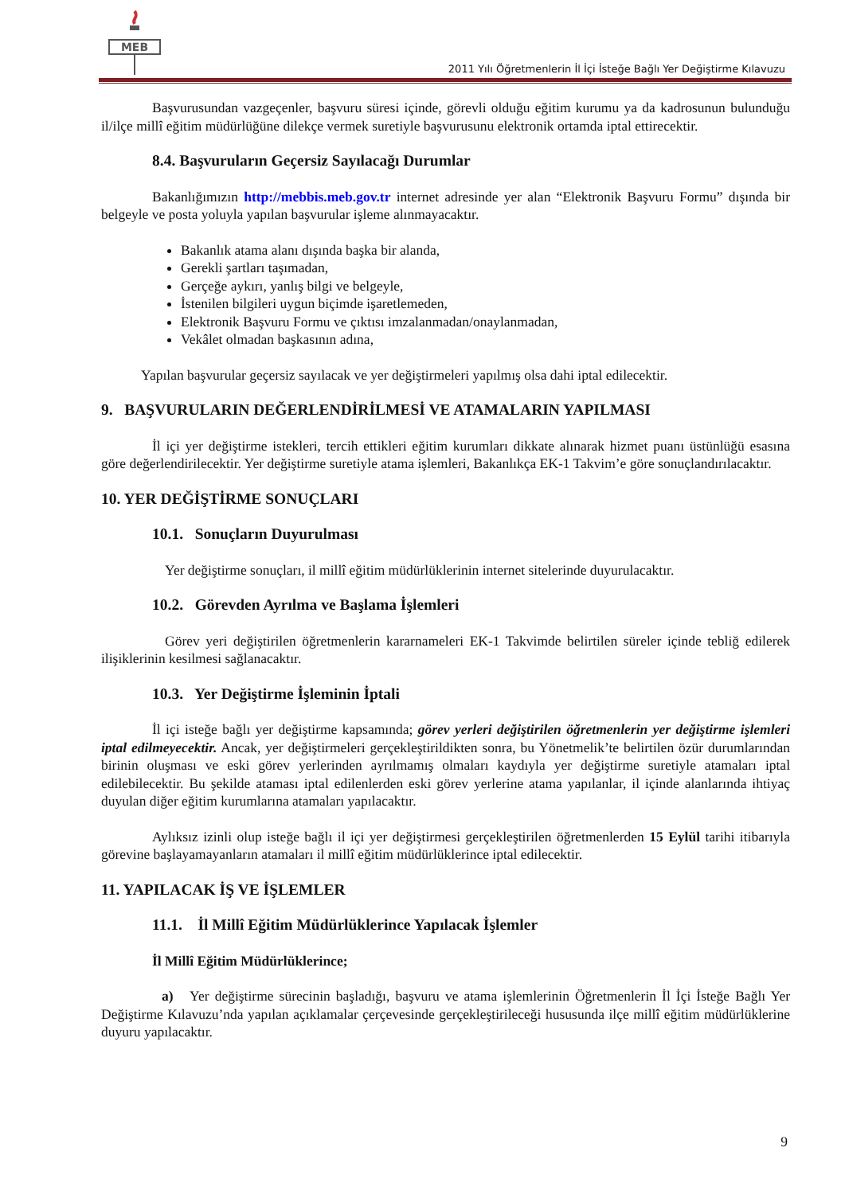MEB
2011 Yılı Öğretmenlerin İl İçi İsteğe Bağlı Yer Değiştirme Kılavuzu
Başvurusundan vazgeçenler, başvuru süresi içinde, görevli olduğu eğitim kurumu ya da kadrosunun bulunduğu il/ilçe millî eğitim müdürlüğüne dilekçe vermek suretiyle başvurusunu elektronik ortamda iptal ettirecektir.
8.4. Başvuruların Geçersiz Sayılacağı Durumlar
Bakanlığımızın http://mebbis.meb.gov.tr internet adresinde yer alan “Elektronik Başvuru Formu” dışında bir belgeyle ve posta yoluyla yapılan başvurular işleme alınmayacaktır.
Bakanlık atama alanı dışında başka bir alanda,
Gerekli şartları taşımadan,
Gerçeğe aykırı, yanlış bilgi ve belgeyle,
İstenilen bilgileri uygun biçimde işaretlemeden,
Elektronik Başvuru Formu ve çıktısı imzalanmadan/onaylanmadan,
Vekâlet olmadan başkasının adına,
Yapılan başvurular geçersiz sayılacak ve yer değiştirmeleri yapılmış olsa dahi iptal edilecektir.
9. BAŞVURULARIN DEĞERLENDİRİLMESİ VE ATAMALARIN YAPILMASI
İl içi yer değiştirme istekleri, tercih ettikleri eğitim kurumları dikkate alınarak hizmet puanı üstünlüğü esasına göre değerlendirilecektir. Yer değiştirme suretiyle atama işlemleri, Bakanlıkça EK-1 Takvim’e göre sonuçlandırılacaktır.
10. YER DEĞİŞTİRME SONUÇLARI
10.1. Sonuçların Duyurulması
Yer değiştirme sonuçları, il millî eğitim müdürlüklerinin internet sitelerinde duyurulacaktır.
10.2. Görevden Ayrılma ve Başlama İşlemleri
Görev yeri değiştirilen öğretmenlerin kararnameleri EK-1 Takvimde belirtilen süreler içinde tebliğ edilerek ilişiklerinin kesilmesi sağlanacaktır.
10.3. Yer Değiştirme İşleminin İptali
İl içi isteğe bağlı yer değiştirme kapsamında; görev yerleri değiştirilen öğretmenlerin yer değiştirme işlemleri iptal edilmeyecektir. Ancak, yer değiştirmeleri gerçekleştirildikten sonra, bu Yönetmelik’te belirtilen özür durumlarından birinin oluşması ve eski görev yerlerinden ayrılmamış olmaları kaydıyla yer değiştirme suretiyle atamaları iptal edilebilecektir. Bu şekilde ataması iptal edilenlerden eski görev yerlerine atama yapılanlar, il içinde alanlarında ihtiyaç duyulan diğer eğitim kurumlarına atamaları yapılacaktır.
Aylıksız izinli olup isteğe bağlı il içi yer değiştirmesi gerçekleştirilen öğretmenlerden 15 Eylül tarihi itibarıyla görevine başlayamayanların atamaları il millî eğitim müdürlüklerince iptal edilecektir.
11. YAPILACAK İŞ VE İŞLEMLER
11.1. İl Millî Eğitim Müdürlüklerince Yapılacak İşlemler
İl Millî Eğitim Müdürlüklerince;
a) Yer değiştirme sürecinin başladığı, başvuru ve atama işlemlerinin Öğretmenlerin İl İçi İsteğe Bağlı Yer Değiştirme Kılavuzu’nda yapılan açıklamalar çerçevesinde gerçekleştirileceği hususunda ilçe millî eğitim müdürlüklerine duyuru yapılacaktır.
9